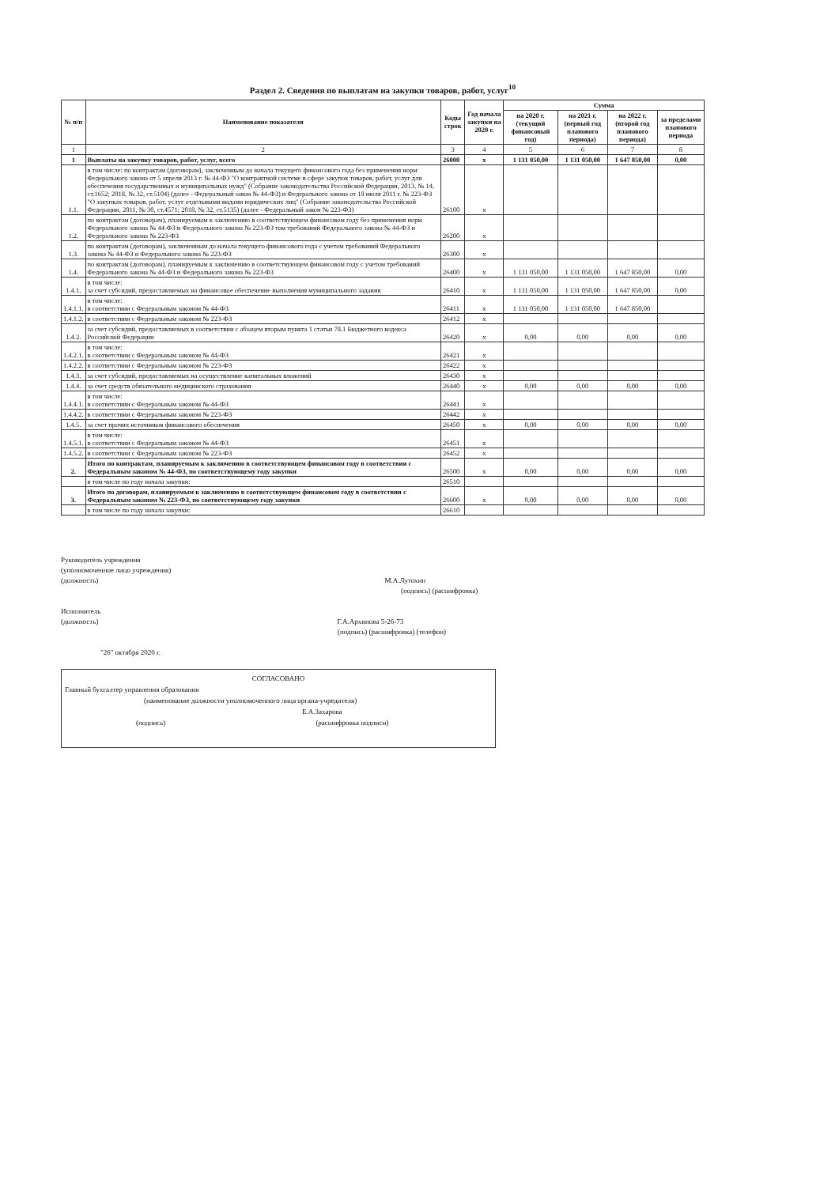Раздел 2. Сведения по выплатам на закупки товаров, работ, услуг<sup>10</sup>
| № п/п | Наименование показателя | Коды строк | Год начала закупки на 2020 г. | Сумма | | | |
| --- | --- | --- | --- | --- | --- | --- | --- |
| | | | | на 2020 г. (текущий финансовый год) | на 2021 г. (первый год планового периода) | на 2022 г. (второй год планового периода) | за пределами планового периода |
| 1 | 2 | 3 | 4 | 5 | 6 | 7 | 8 |
| 1 | Выплаты на закупку товаров, работ, услуг, всего | 26000 | x | 1 131 050,00 | 1 131 050,00 | 1 647 850,00 | 0,00 |
| 1.1. | в том числе: по контрактам (договорам), заключенным до начала текущего финансового года без применения норм Федерального закона от 5 апреля 2013 г. № 44-ФЗ "О контрактной системе в сфере закупок товаров, работ, услуг для обеспечения государственных и муниципальных нужд" (Собрание законодательства Российской Федерации, 2013, № 14, ст.1652; 2018, № 32, ст.5104) (далее - Федеральный закон № 44-ФЗ) и Федерального закона от 18 июля 2011 г. № 223-ФЗ "О закупках товаров, работ, услуг отдельными видами юридических лиц" (Собрание законодательства Российской Федерации, 2011, № 30, ст.4571; 2018, № 32, ст.5135) (далее - Федеральный закон № 223-ФЗ) | 26100 | x | | | | |
| 1.2. | по контрактам (договорам), планируемым к заключению в соответствующем финансовом году без применения норм Федерального закона № 44-ФЗ и Федерального закона № 223-ФЗ том требований Федерального закона № 44-ФЗ и Федерального закона № 223-ФЗ | 26200 | x | | | | |
| 1.3. | по контрактам (договорам), заключенным до начала текущего финансового года с учетом требований Федерального закона № 44-ФЗ и Федерального закона № 223-ФЗ | 26300 | x | | | | |
| 1.4. | по контрактам (договорам), планируемым к заключению в соответствующем финансовом году с учетом требований Федерального закона № 44-ФЗ и Федерального закона № 223-ФЗ | 26400 | x | 1 131 050,00 | 1 131 050,00 | 1 647 850,00 | 0,00 |
| 1.4.1. | в том числе: за счет субсидий, предоставляемых на финансовое обеспечение выполнения муниципального задания | 26410 | x | 1 131 050,00 | 1 131 050,00 | 1 647 850,00 | 0,00 |
| 1.4.1.1. | в том числе: в соответствии с Федеральным законом № 44-ФЗ | 26411 | x | 1 131 050,00 | 1 131 050,00 | 1 647 850,00 | |
| 1.4.1.2. | в соответствии с Федеральным законом № 223-ФЗ | 26412 | x | | | | |
| 1.4.2. | за счет субсидий, предоставляемых в соответствии с абзацем вторым пункта 1 статьи 78.1 Бюджетного кодекса Российской Федерации | 26420 | x | 0,00 | 0,00 | 0,00 | 0,00 |
| 1.4.2.1. | в том числе: в соответствии с Федеральным законом № 44-ФЗ | 26421 | x | | | | |
| 1.4.2.2. | в соответствии с Федеральным законом № 223-ФЗ | 26422 | x | | | | |
| 1.4.3. | за счет субсидий, предоставляемых на осуществление капитальных вложений | 26430 | x | | | | |
| 1.4.4. | за счет средств обязательного медицинского страхования | 26440 | x | 0,00 | 0,00 | 0,00 | 0,00 |
| 1.4.4.1. | в том числе: в соответствии с Федеральным законом № 44-ФЗ | 26441 | x | | | | |
| 1.4.4.2. | в соответствии с Федеральным законом № 223-ФЗ | 26442 | x | | | | |
| 1.4.5. | за счет прочих источников финансового обеспечения | 26450 | x | 0,00 | 0,00 | 0,00 | 0,00 |
| 1.4.5.1. | в том числе: в соответствии с Федеральным законом № 44-ФЗ | 26451 | x | | | | |
| 1.4.5.2. | в соответствии с Федеральным законом № 223-ФЗ | 26452 | x | | | | |
| 2. | Итого по контрактам, планируемым к заключению в соответствующем финансовом году в соответствии с Федеральным законом № 44-ФЗ, по соответствующему году закупки | 26500 | x | 0,00 | 0,00 | 0,00 | 0,00 |
| | в том числе по году начала закупки: | 26510 | | | | | |
| 3. | Итого по договорам, планируемым к заключению в соответствующем финансовом году в соответствии с Федеральным законом № 223-ФЗ, по соответствующему году закупки | 26600 | x | 0,00 | 0,00 | 0,00 | 0,00 |
| | в том числе по году начала закупки: | 26610 | | | | | |
Руководитель учреждения
(уполномоченное лицо учреждения)
(должность) М.А.Лутохин
(подпись) (расшифровка)
Исполнитель
(должность) Г.А.Архипова 5-26-73
(подпись) (расшифровка) (телефон)
"26" октября 2020 г.
СОГЛАСОВАНО
Главный бухгалтер управления образования
(наименование должности уполномоченного лица органа-учредителя)
Е.А.Захарова
(подпись) (расшифровка подписи)